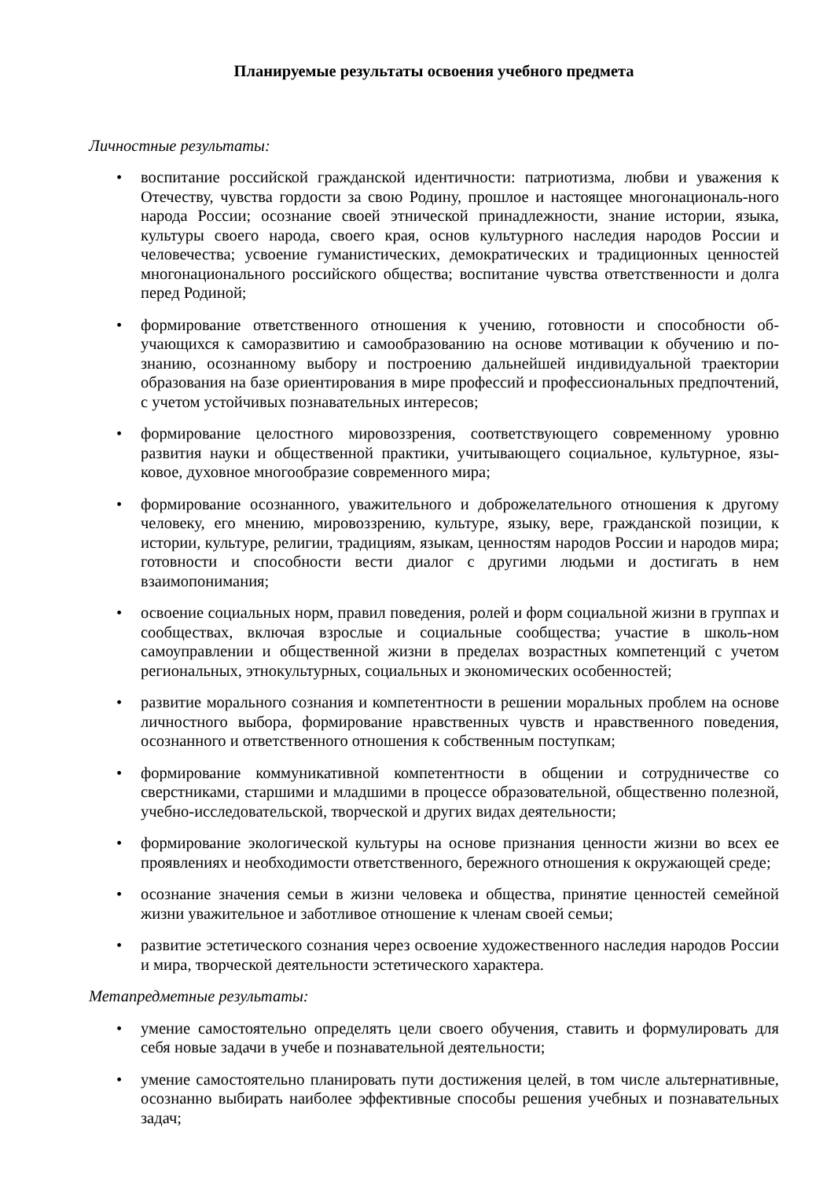Планируемые результаты освоения учебного предмета
Личностные результаты:
• воспитание российской гражданской идентичности: патриотизма, любви и уважения к Отечеству, чувства гордости за свою Родину, прошлое и настоящее многонациональ-ного народа России; осознание своей этнической принадлежности, знание истории, языка, культуры своего народа, своего края, основ культурного наследия народов России и человечества; усвоение гуманистических, демократических и традиционных ценностей многонационального российского общества; воспитание чувства ответственности и долга перед Родиной;
• формирование ответственного отношения к учению, готовности и способности об-учающихся к саморазвитию и самообразованию на основе мотивации к обучению и по-знанию, осознанному выбору и построению дальнейшей индивидуальной траектории образования на базе ориентирования в мире профессий и профессиональных предпочтений, с учетом устойчивых познавательных интересов;
• формирование целостного мировоззрения, соответствующего современному уровню развития науки и общественной практики, учитывающего социальное, культурное, язы-ковое, духовное многообразие современного мира;
• формирование осознанного, уважительного и доброжелательного отношения к другому человеку, его мнению, мировоззрению, культуре, языку, вере, гражданской позиции, к истории, культуре, религии, традициям, языкам, ценностям народов России и народов мира; готовности и способности вести диалог с другими людьми и достигать в нем взаимопонимания;
• освоение социальных норм, правил поведения, ролей и форм социальной жизни в группах и сообществах, включая взрослые и социальные сообщества; участие в школь-ном самоуправлении и общественной жизни в пределах возрастных компетенций с учетом региональных, этнокультурных, социальных и экономических особенностей;
• развитие морального сознания и компетентности в решении моральных проблем на основе личностного выбора, формирование нравственных чувств и нравственного поведения, осознанного и ответственного отношения к собственным поступкам;
• формирование коммуникативной компетентности в общении и сотрудничестве со сверстниками, старшими и младшими в процессе образовательной, общественно полезной, учебно-исследовательской, творческой и других видах деятельности;
• формирование экологической культуры на основе признания ценности жизни во всех ее проявлениях и необходимости ответственного, бережного отношения к окружающей среде;
• осознание значения семьи в жизни человека и общества, принятие ценностей семейной жизни уважительное и заботливое отношение к членам своей семьи;
• развитие эстетического сознания через освоение художественного наследия народов России и мира, творческой деятельности эстетического характера.
Метапредметные результаты:
• умение самостоятельно определять цели своего обучения, ставить и формулировать для себя новые задачи в учебе и познавательной деятельности;
• умение самостоятельно планировать пути достижения целей, в том числе альтернативные, осознанно выбирать наиболее эффективные способы решения учебных и познавательных задач;